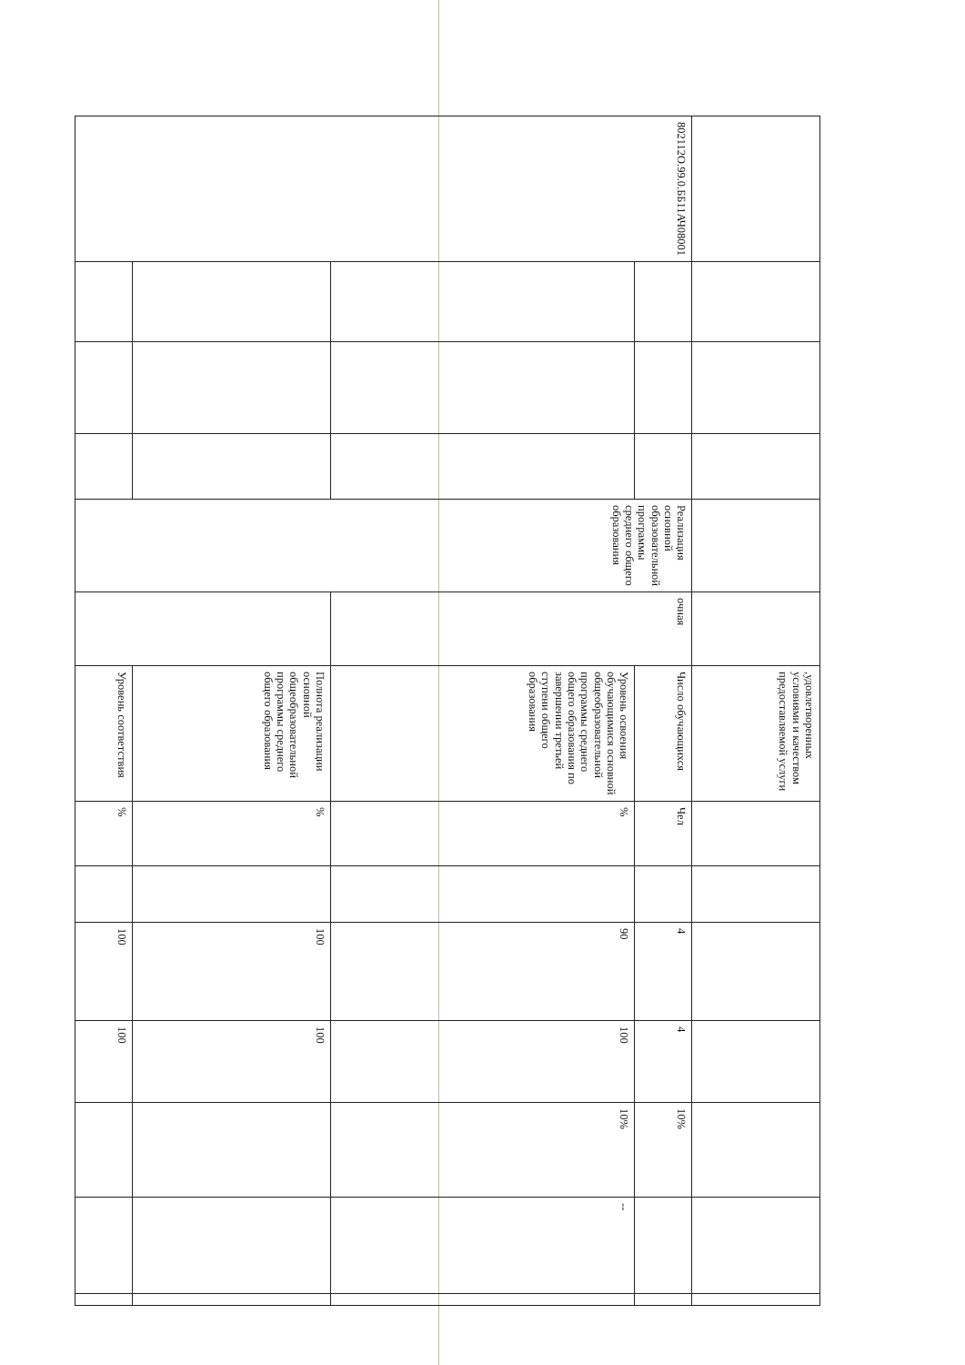| | | | | | | ,удовлетворенных условиями и качеством предоставляемой услуги | | | | | | | |
| 802112О.99.0.ББ11АЧ08001 | | | | Реализация основной образовательной программы среднего общего образования | очная | Число обучающихся | Чел | | 4 | 4 | 10% | | |
| | | | | | | Уровень освоения обучающимися основной общеобразовательной программы среднего общего образования по завершении третьей ступени общего образования | % | | 90 | 100 | 10% | -- | |
| | | | | | | Полнота реализации основной общеобразовательной программы среднего общего образования | % | | 100 | 100 | | | |
| | | | | | | Уровень соответствия | % | | 100 | 100 | | | |